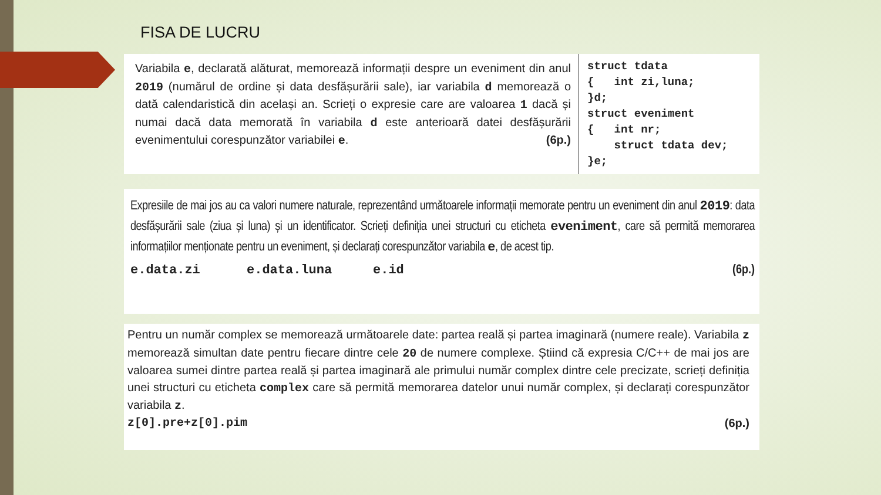FISA DE LUCRU
Variabila e, declarată alăturat, memorează informații despre un eveniment din anul 2019 (numărul de ordine și data desfășurării sale), iar variabila d memorează o dată calendaristică din același an. Scrieți o expresie care are valoarea 1 dacă și numai dacă data memorată în variabila d este anterioară datei desfășurării evenimentului corespunzător variabilei e. (6p.)
struct tdata
{   int zi,luna;
}d;
struct eveniment
{   int nr;
    struct tdata dev;
}e;
Expresiile de mai jos au ca valori numere naturale, reprezentând următoarele informații memorate pentru un eveniment din anul 2019: data desfășurării sale (ziua și luna) și un identificator. Scrieți definiția unei structuri cu eticheta eveniment, care să permită memorarea informațiilor menționate pentru un eveniment, și declarați corespunzător variabila e, de acest tip.
e.data.zi e.data.luna e.id (6p.)
Pentru un număr complex se memorează următoarele date: partea reală și partea imaginară (numere reale). Variabila z memorează simultan date pentru fiecare dintre cele 20 de numere complexe. Știind că expresia C/C++ de mai jos are valoarea sumei dintre partea reală și partea imaginară ale primului număr complex dintre cele precizate, scrieți definiția unei structuri cu eticheta complex care să permită memorarea datelor unui număr complex, și declarați corespunzător variabila z.
z[0].pre+z[0].pim (6p.)